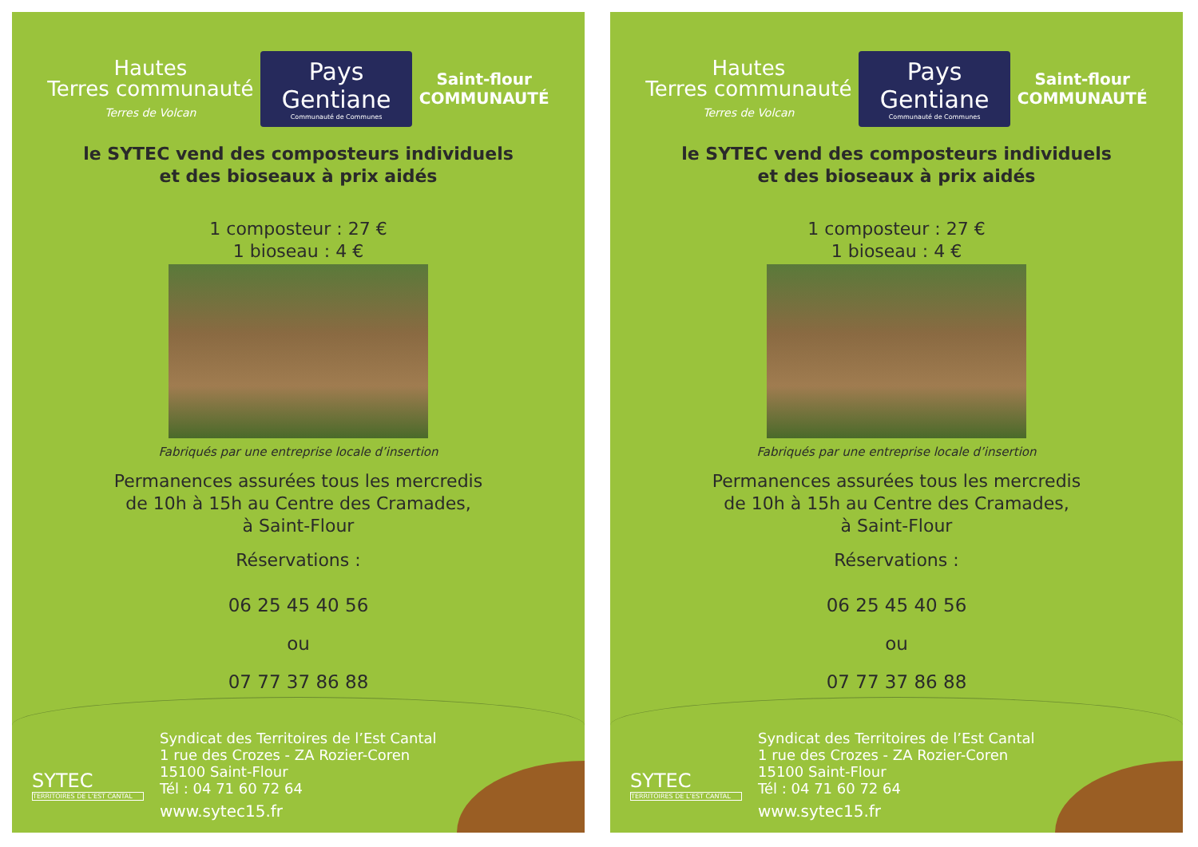Hautes
Terres communauté
Terres de Volcan
Pays Gentiane
Communauté de Communes
Saint-flour
COMMUNAUTÉ
le SYTEC vend des composteurs individuels
et des bioseaux à prix aidés
1 composteur : 27 €
1 bioseau : 4 €
Fabriqués par une entreprise locale d’insertion
Permanences assurées tous les mercredis
de 10h à 15h au Centre des Cramades,
à Saint-Flour
Réservations :
06 25 45 40 56
ou
07 77 37 86 88
SYTEC
TERRITOIRES DE L’EST CANTAL
Syndicat des Territoires de l’Est Cantal
1 rue des Crozes - ZA Rozier-Coren
15100 Saint-Flour
Tél : 04 71 60 72 64
www.sytec15.fr
Hautes
Terres communauté
Terres de Volcan
Pays Gentiane
Communauté de Communes
Saint-flour
COMMUNAUTÉ
le SYTEC vend des composteurs individuels
et des bioseaux à prix aidés
1 composteur : 27 €
1 bioseau : 4 €
Fabriqués par une entreprise locale d’insertion
Permanences assurées tous les mercredis
de 10h à 15h au Centre des Cramades,
à Saint-Flour
Réservations :
06 25 45 40 56
ou
07 77 37 86 88
SYTEC
TERRITOIRES DE L’EST CANTAL
Syndicat des Territoires de l’Est Cantal
1 rue des Crozes - ZA Rozier-Coren
15100 Saint-Flour
Tél : 04 71 60 72 64
www.sytec15.fr